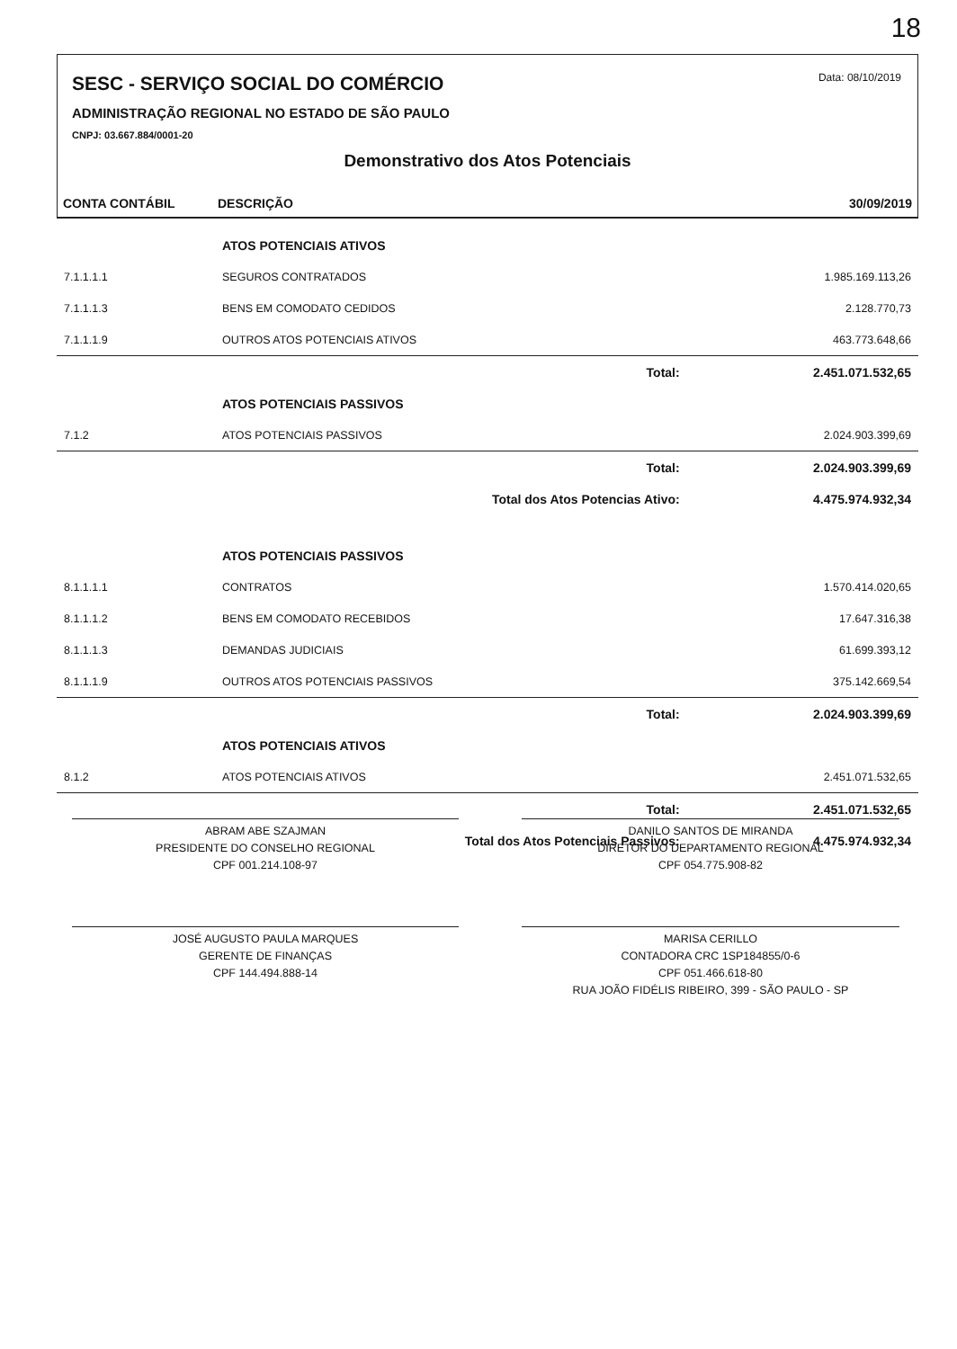18
Data: 08/10/2019
SESC - SERVIÇO SOCIAL DO COMÉRCIO
ADMINISTRAÇÃO REGIONAL NO ESTADO DE SÃO PAULO
CNPJ: 03.667.884/0001-20
Demonstrativo dos Atos Potenciais
CONTA CONTÁBIL DESCRIÇÃO 30/09/2019
| | ATOS POTENCIAIS ATIVOS | |
| 7.1.1.1.1 | SEGUROS CONTRATADOS | 1.985.169.113,26 |
| 7.1.1.1.3 | BENS EM COMODATO CEDIDOS | 2.128.770,73 |
| 7.1.1.1.9 | OUTROS ATOS POTENCIAIS ATIVOS | 463.773.648,66 |
| | Total: | 2.451.071.532,65 |
| | ATOS POTENCIAIS PASSIVOS | |
| 7.1.2 | ATOS POTENCIAIS PASSIVOS | 2.024.903.399,69 |
| | Total: | 2.024.903.399,69 |
| | Total dos Atos Potencias Ativo: | 4.475.974.932,34 |
| | ATOS POTENCIAIS PASSIVOS | |
| 8.1.1.1.1 | CONTRATOS | 1.570.414.020,65 |
| 8.1.1.1.2 | BENS EM COMODATO RECEBIDOS | 17.647.316,38 |
| 8.1.1.1.3 | DEMANDAS JUDICIAIS | 61.699.393,12 |
| 8.1.1.1.9 | OUTROS ATOS POTENCIAIS PASSIVOS | 375.142.669,54 |
| | Total: | 2.024.903.399,69 |
| | ATOS POTENCIAIS ATIVOS | |
| 8.1.2 | ATOS POTENCIAIS ATIVOS | 2.451.071.532,65 |
| | Total: | 2.451.071.532,65 |
| | Total dos Atos Potenciais Passivos: | 4.475.974.932,34 |
ABRAM ABE SZAJMAN
PRESIDENTE DO CONSELHO REGIONAL
CPF 001.214.108-97
DANILO SANTOS DE MIRANDA
DIRETOR DO DEPARTAMENTO REGIONAL
CPF 054.775.908-82
JOSÉ AUGUSTO PAULA MARQUES
GERENTE DE FINANÇAS
CPF 144.494.888-14
MARISA CERILLO
CONTADORA CRC 1SP184855/0-6
CPF 051.466.618-80
RUA JOÃO FIDÉLIS RIBEIRO, 399 - SÃO PAULO - SP